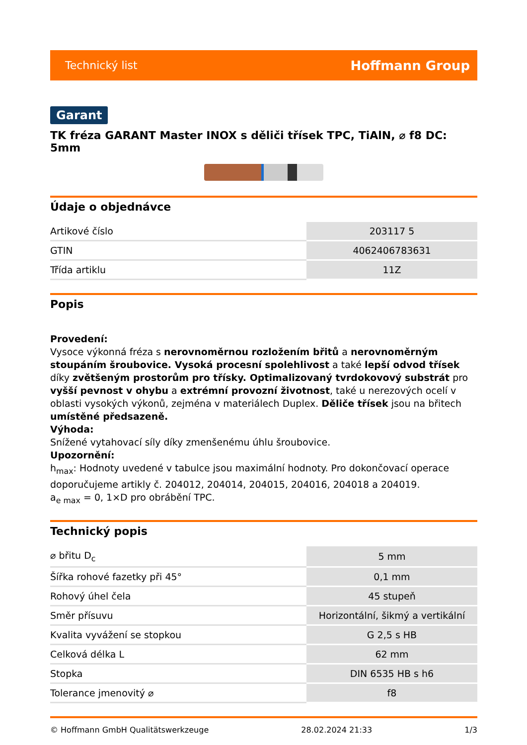Technický list Hoffmann Group
Garant
TK fréza GARANT Master INOX s děliči třísek TPC, TiAlN, ⌀ f8 DC: 5mm
Údaje o objednávce
| Artikové číslo | 203117 5 |
| GTIN | 4062406783631 |
| Třída artiklu | 11Z |
Popis
Provedení:
Vysoce výkonná fréza s nerovnoměrnou rozložením břitů a nerovnoměrným stoupáním šroubovice. Vysoká procesní spolehlivost a také lepší odvod třísek díky zvětšeným prostorům pro třísky. Optimalizovaný tvrdokovový substrát pro vyšší pevnost v ohybu a extrémní provozní životnost, také u nerezových ocelí v oblasti vysokých výkonů, zejména v materiálech Duplex. Děliče třísek jsou na břitech umístěné předsazeně.
Výhoda:
Snížené vytahovací síly díky zmenšenému úhlu šroubovice.
Upozornění:
h<sub>max</sub>: Hodnoty uvedené v tabulce jsou maximální hodnoty. Pro dokončovací operace doporučujeme artikly č. 204012, 204014, 204015, 204016, 204018 a 204019.
a<sub>e max</sub> = 0, 1×D pro obrábění TPC.
Technický popis
| ⌀ břitu D<sub>c</sub> | 5 mm |
| Šířka rohové fazetky při 45° | 0,1 mm |
| Rohový úhel čela | 45 stupeň |
| Směr přísuvu | Horizontální, šikmý a vertikální |
| Kvalita vyvážení se stopkou | G 2,5 s HB |
| Celková délka L | 62 mm |
| Stopka | DIN 6535 HB s h6 |
| Tolerance jmenovitý ⌀ | f8 |
© Hoffmann GmbH Qualitätswerkzeuge 28.02.2024 21:33 1/3